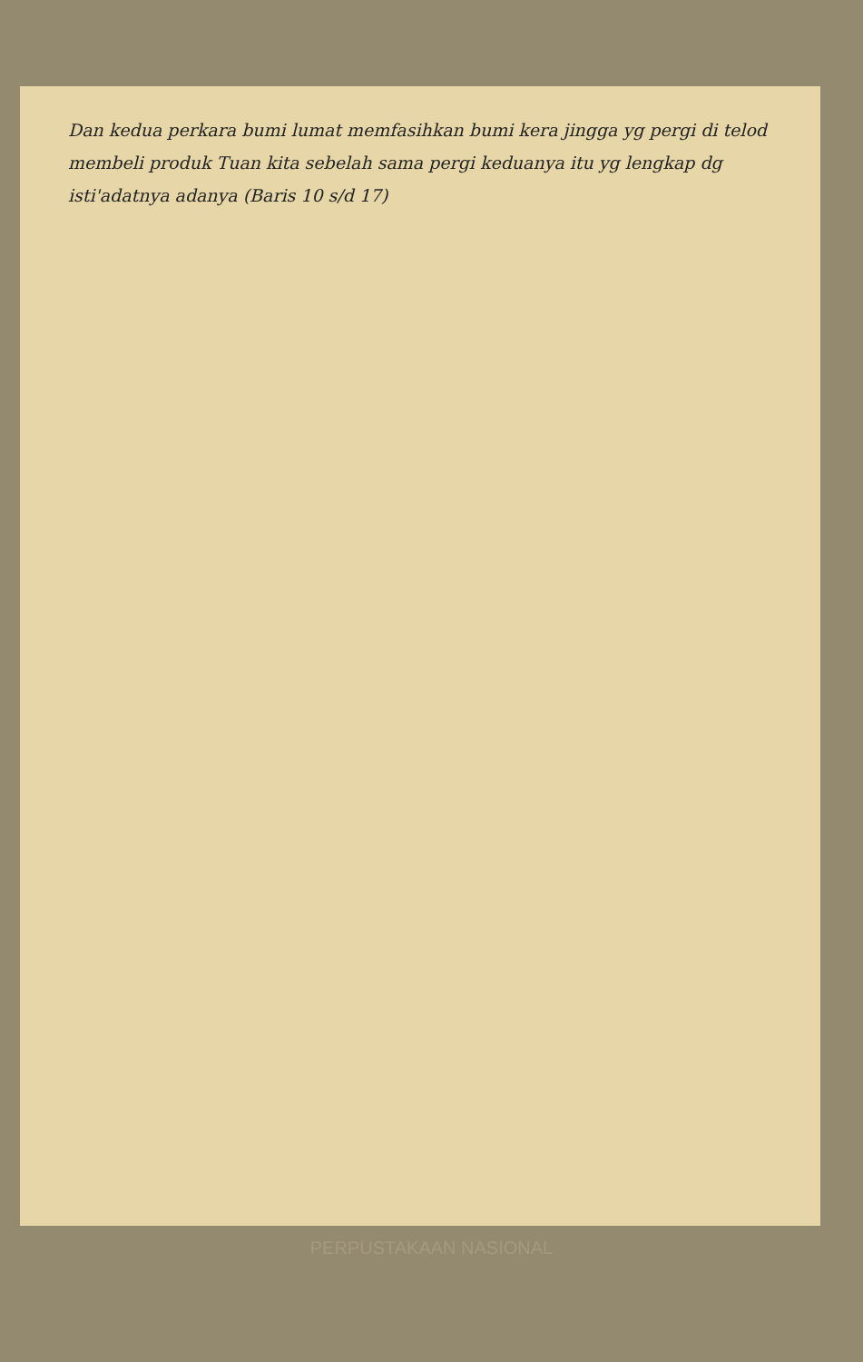Dan kedua perkara bumi lumat memfasihkan bumi kera jingga yg pergi di telod membeli produk Tuan kita sebelah sama pergi keduanya itu yg lengkap dg isti'adatnya adanya (Baris 10 s/d 17)
PERPUSTAKAAN NASIONAL